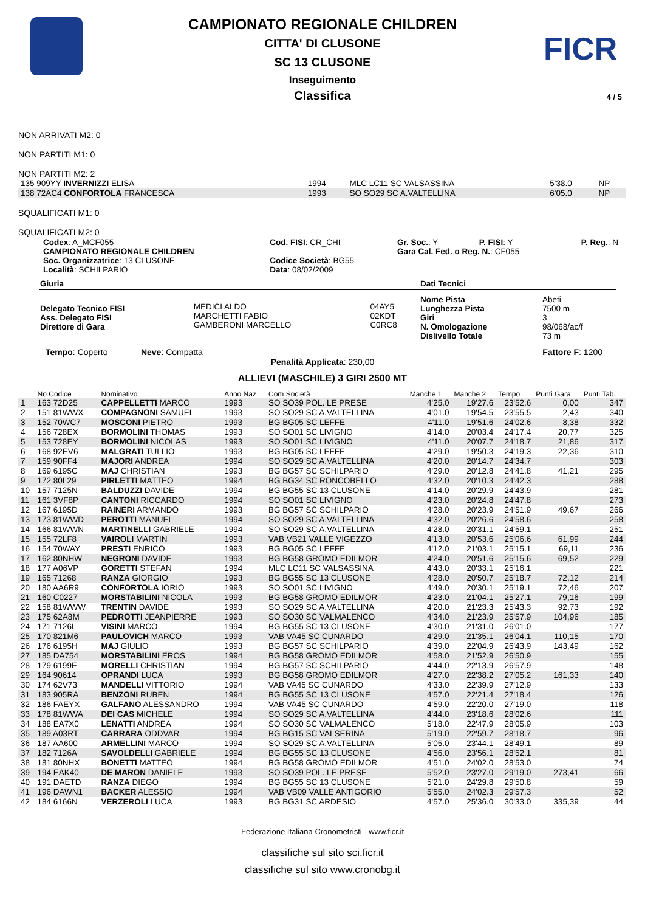FICR
CAMPIONATO REGIONALE CHILDREN
CITTA' DI CLUSONE
SC 13 CLUSONE
Inseguimento
Classifica 4 / 5
NON ARRIVATI M2: 0
NON PARTITI M1: 0
NON PARTITI M2: 2
| 135 909YY INVERNIZZI ELISA | 1994 | MLC LC11 SC VALSASSINA | 5'38.0 | NP |
| 138 72AC4 CONFORTOLA FRANCESCA | 1993 | SO SO29 SC A.VALTELLINA | 6'05.0 | NP |
SQUALIFICATI M1: 0
SQUALIFICATI M2: 0
| Codex : A_MCF055 CAMPIONATO REGIONALE CHILDREN Soc. Organizzatrice : 13 CLUSONE Località : SCHILPARIO | Cod. FISI : CR_CHI Codice Società : BG55 Data : 08/02/2009 | Gr. Soc. : Y P. FISI : Y Gara Cal. Fed. o Reg. N. : CF055 | P. Reg. : N |
| Giuria | | | Dati Tecnici | |
| Delegato Tecnico FISI Ass. Delegato FISI Direttore di Gara | MEDICI ALDO MARCHETTI FABIO GAMBERONI MARCELLO | 04AY5 02KDT C0RC8 | Nome Pista Lunghezza Pista Giri N. Omologazione Dislivello Totale | Abeti 7500 m 3 98/068/ac/f 73 m |
Tempo: Coperto Neve: Compatta Fattore F: 1200
Penalità Applicata: 230,00
ALLIEVI (MASCHILE) 3 GIRI 2500 MT
| | No Codice | Nominativo | Anno Naz | Com Società | Manche 1 | Manche 2 | Tempo | Punti Gara | Punti Tab. |
| --- | --- | --- | --- | --- | --- | --- | --- | --- | --- |
| 1 | 163 72D25 | CAPPELLETTI MARCO | 1993 | SO SO39 POL. LE PRESE | 4'25.0 | 19'27.6 | 23'52.6 | 0,00 | 347 |
| 2 | 151 81WWX | COMPAGNONI SAMUEL | 1993 | SO SO29 SC A.VALTELLINA | 4'01.0 | 19'54.5 | 23'55.5 | 2,43 | 340 |
| 3 | 152 70WC7 | MOSCONI PIETRO | 1993 | BG BG05 SC LEFFE | 4'11.0 | 19'51.6 | 24'02.6 | 8,38 | 332 |
| 4 | 156 728EX | BORMOLINI THOMAS | 1993 | SO SO01 SC LIVIGNO | 4'14.0 | 20'03.4 | 24'17.4 | 20,77 | 325 |
| 5 | 153 728EY | BORMOLINI NICOLAS | 1993 | SO SO01 SC LIVIGNO | 4'11.0 | 20'07.7 | 24'18.7 | 21,86 | 317 |
| 6 | 168 92EV6 | MALGRATI TULLIO | 1993 | BG BG05 SC LEFFE | 4'29.0 | 19'50.3 | 24'19.3 | 22,36 | 310 |
| 7 | 159 90FF4 | MAJORI ANDREA | 1994 | SO SO29 SC A.VALTELLINA | 4'20.0 | 20'14.7 | 24'34.7 | | 303 |
| 8 | 169 6195C | MAJ CHRISTIAN | 1993 | BG BG57 SC SCHILPARIO | 4'29.0 | 20'12.8 | 24'41.8 | 41,21 | 295 |
| 9 | 172 80L29 | PIRLETTI MATTEO | 1994 | BG BG34 SC RONCOBELLO | 4'32.0 | 20'10.3 | 24'42.3 | | 288 |
| 10 | 157 7125N | BALDUZZI DAVIDE | 1994 | BG BG55 SC 13 CLUSONE | 4'14.0 | 20'29.9 | 24'43.9 | | 281 |
| 11 | 161 3VF8P | CANTONI RICCARDO | 1994 | SO SO01 SC LIVIGNO | 4'23.0 | 20'24.8 | 24'47.8 | | 273 |
| 12 | 167 6195D | RAINERI ARMANDO | 1993 | BG BG57 SC SCHILPARIO | 4'28.0 | 20'23.9 | 24'51.9 | 49,67 | 266 |
| 13 | 173 81WWD | PEROTTI MANUEL | 1994 | SO SO29 SC A.VALTELLINA | 4'32.0 | 20'26.6 | 24'58.6 | | 258 |
| 14 | 166 81WWN | MARTINELLI GABRIELE | 1994 | SO SO29 SC A.VALTELLINA | 4'28.0 | 20'31.1 | 24'59.1 | | 251 |
| 15 | 155 72LF8 | VAIROLI MARTIN | 1993 | VAB VB21 VALLE VIGEZZO | 4'13.0 | 20'53.6 | 25'06.6 | 61,99 | 244 |
| 16 | 154 70WAY | PRESTI ENRICO | 1993 | BG BG05 SC LEFFE | 4'12.0 | 21'03.1 | 25'15.1 | 69,11 | 236 |
| 17 | 162 80NHW | NEGRONI DAVIDE | 1993 | BG BG58 GROMO EDILMOR | 4'24.0 | 20'51.6 | 25'15.6 | 69,52 | 229 |
| 18 | 177 A06VP | GORETTI STEFAN | 1994 | MLC LC11 SC VALSASSINA | 4'43.0 | 20'33.1 | 25'16.1 | | 221 |
| 19 | 165 71268 | RANZA GIORGIO | 1993 | BG BG55 SC 13 CLUSONE | 4'28.0 | 20'50.7 | 25'18.7 | 72,12 | 214 |
| 20 | 180 AA6R9 | CONFORTOLA IORIO | 1993 | SO SO01 SC LIVIGNO | 4'49.0 | 20'30.1 | 25'19.1 | 72,46 | 207 |
| 21 | 160 C0227 | MORSTABILINI NICOLA | 1993 | BG BG58 GROMO EDILMOR | 4'23.0 | 21'04.1 | 25'27.1 | 79,16 | 199 |
| 22 | 158 81WWW | TRENTIN DAVIDE | 1993 | SO SO29 SC A.VALTELLINA | 4'20.0 | 21'23.3 | 25'43.3 | 92,73 | 192 |
| 23 | 175 62A8M | PEDROTTI JEANPIERRE | 1993 | SO SO30 SC VALMALENCO | 4'34.0 | 21'23.9 | 25'57.9 | 104,96 | 185 |
| 24 | 171 7126L | VISINI MARCO | 1994 | BG BG55 SC 13 CLUSONE | 4'30.0 | 21'31.0 | 26'01.0 | | 177 |
| 25 | 170 821M6 | PAULOVICH MARCO | 1993 | VAB VA45 SC CUNARDO | 4'29.0 | 21'35.1 | 26'04.1 | 110,15 | 170 |
| 26 | 176 6195H | MAJ GIULIO | 1993 | BG BG57 SC SCHILPARIO | 4'39.0 | 22'04.9 | 26'43.9 | 143,49 | 162 |
| 27 | 185 DA754 | MORSTABILINI EROS | 1994 | BG BG58 GROMO EDILMOR | 4'58.0 | 21'52.9 | 26'50.9 | | 155 |
| 28 | 179 6199E | MORELLI CHRISTIAN | 1994 | BG BG57 SC SCHILPARIO | 4'44.0 | 22'13.9 | 26'57.9 | | 148 |
| 29 | 164 90614 | OPRANDI LUCA | 1993 | BG BG58 GROMO EDILMOR | 4'27.0 | 22'38.2 | 27'05.2 | 161,33 | 140 |
| 30 | 174 62V73 | MANDELLI VITTORIO | 1994 | VAB VA45 SC CUNARDO | 4'33.0 | 22'39.9 | 27'12.9 | | 133 |
| 31 | 183 905RA | BENZONI RUBEN | 1994 | BG BG55 SC 13 CLUSONE | 4'57.0 | 22'21.4 | 27'18.4 | | 126 |
| 32 | 186 FAEYX | GALFANO ALESSANDRO | 1994 | VAB VA45 SC CUNARDO | 4'59.0 | 22'20.0 | 27'19.0 | | 118 |
| 33 | 178 81WWA | DEI CAS MICHELE | 1994 | SO SO29 SC A.VALTELLINA | 4'44.0 | 23'18.6 | 28'02.6 | | 111 |
| 34 | 188 EA7X0 | LENATTI ANDREA | 1994 | SO SO30 SC VALMALENCO | 5'18.0 | 22'47.9 | 28'05.9 | | 103 |
| 35 | 189 A03RT | CARRARA ODDVAR | 1994 | BG BG15 SC VALSERINA | 5'19.0 | 22'59.7 | 28'18.7 | | 96 |
| 36 | 187 AA600 | ARMELLINI MARCO | 1994 | SO SO29 SC A.VALTELLINA | 5'05.0 | 23'44.1 | 28'49.1 | | 89 |
| 37 | 182 7126A | SAVOLDELLI GABRIELE | 1994 | BG BG55 SC 13 CLUSONE | 4'56.0 | 23'56.1 | 28'52.1 | | 81 |
| 38 | 181 80NHX | BONETTI MATTEO | 1994 | BG BG58 GROMO EDILMOR | 4'51.0 | 24'02.0 | 28'53.0 | | 74 |
| 39 | 194 EAK40 | DE MARON DANIELE | 1993 | SO SO39 POL. LE PRESE | 5'52.0 | 23'27.0 | 29'19.0 | 273,41 | 66 |
| 40 | 191 DAETD | RANZA DIEGO | 1994 | BG BG55 SC 13 CLUSONE | 5'21.0 | 24'29.8 | 29'50.8 | | 59 |
| 41 | 196 DAWN1 | BACKER ALESSIO | 1994 | VAB VB09 VALLE ANTIGORIO | 5'55.0 | 24'02.3 | 29'57.3 | | 52 |
| 42 | 184 6166N | VERZEROLI LUCA | 1993 | BG BG31 SC ARDESIO | 4'57.0 | 25'36.0 | 30'33.0 | 335,39 | 44 |
Federazione Italiana Cronometristi - www.ficr.it
classifiche sul sito sci.ficr.it
classifiche sul sito www.cronobg.it